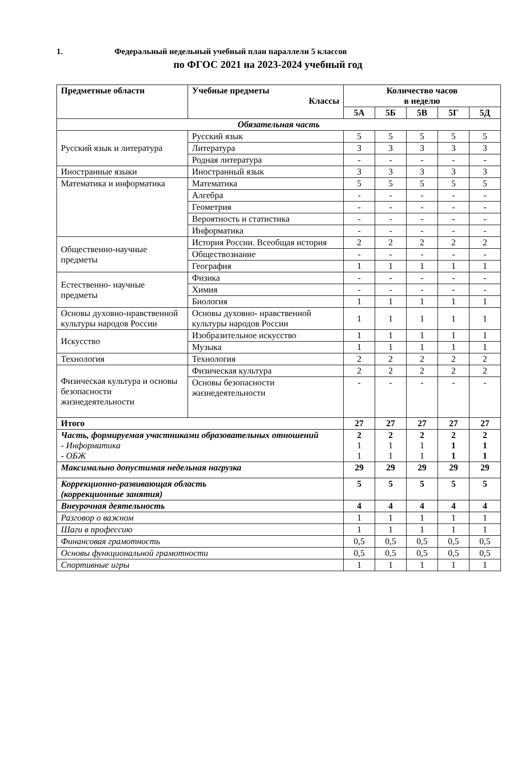1. Федеральный недельный учебный план параллели 5 классов
по ФГОС 2021 на 2023-2024 учебный год
| Предметные области | Учебные предметы Классы | Количество часов в неделю | | | | |
| --- | --- | --- | --- | --- | --- | --- |
| | | 5А | 5Б | 5В | 5Г | 5Д |
| Обязательная часть | | | | | | |
| Русский язык и литература | Русский язык | 5 | 5 | 5 | 5 | 5 |
| | Литература | 3 | 3 | 3 | 3 | 3 |
| | Родная литература | - | - | - | - | - |
| Иностранные языки | Иностранный язык | 3 | 3 | 3 | 3 | 3 |
| Математика и информатика | Математика | 5 | 5 | 5 | 5 | 5 |
| | Алгебра | - | - | - | - | - |
| | Геометрия | - | - | - | - | - |
| | Вероятность и статистика | - | - | - | - | - |
| | Информатика | - | - | - | - | - |
| Общественно-научные предметы | История России. Всеобщая история | 2 | 2 | 2 | 2 | 2 |
| | Обществознание | - | - | - | - | - |
| | География | 1 | 1 | 1 | 1 | 1 |
| Естественно- научные предметы | Физика | - | - | - | - | - |
| | Химия | - | - | - | - | - |
| | Биология | 1 | 1 | 1 | 1 | 1 |
| Основы духовно-нравственной культуры народов России | Основы духовно- нравственной культуры народов России | 1 | 1 | 1 | 1 | 1 |
| Искусство | Изобразительное искусство | 1 | 1 | 1 | 1 | 1 |
| | Музыка | 1 | 1 | 1 | 1 | 1 |
| Технология | Технология | 2 | 2 | 2 | 2 | 2 |
| Физическая культура и основы безопасности жизнедеятельности | Физическая культура | 2 | 2 | 2 | 2 | 2 |
| | Основы безопасности жизнедеятельности | - | - | - | - | - |
| Итого | | 27 | 27 | 27 | 27 | 27 |
| Часть, формируемая участниками образовательных отношений - Информатика - ОБЖ | | 2 1 1 | 2 1 1 | 2 1 1 | 2 1 1 | 2 1 1 |
| Максимально допустимая недельная нагрузка | | 29 | 29 | 29 | 29 | 29 |
| Коррекционно-развивающая область (коррекционные занятия) | | 5 | 5 | 5 | 5 | 5 |
| Внеурочная деятельность | | 4 | 4 | 4 | 4 | 4 |
| Разговор о важном | | 1 | 1 | 1 | 1 | 1 |
| Шаги в профессию | | 1 | 1 | 1 | 1 | 1 |
| Финансовая грамотность | | 0,5 | 0,5 | 0,5 | 0,5 | 0,5 |
| Основы функциональной грамотности | | 0,5 | 0,5 | 0,5 | 0,5 | 0,5 |
| Спортивные игры | | 1 | 1 | 1 | 1 | 1 |